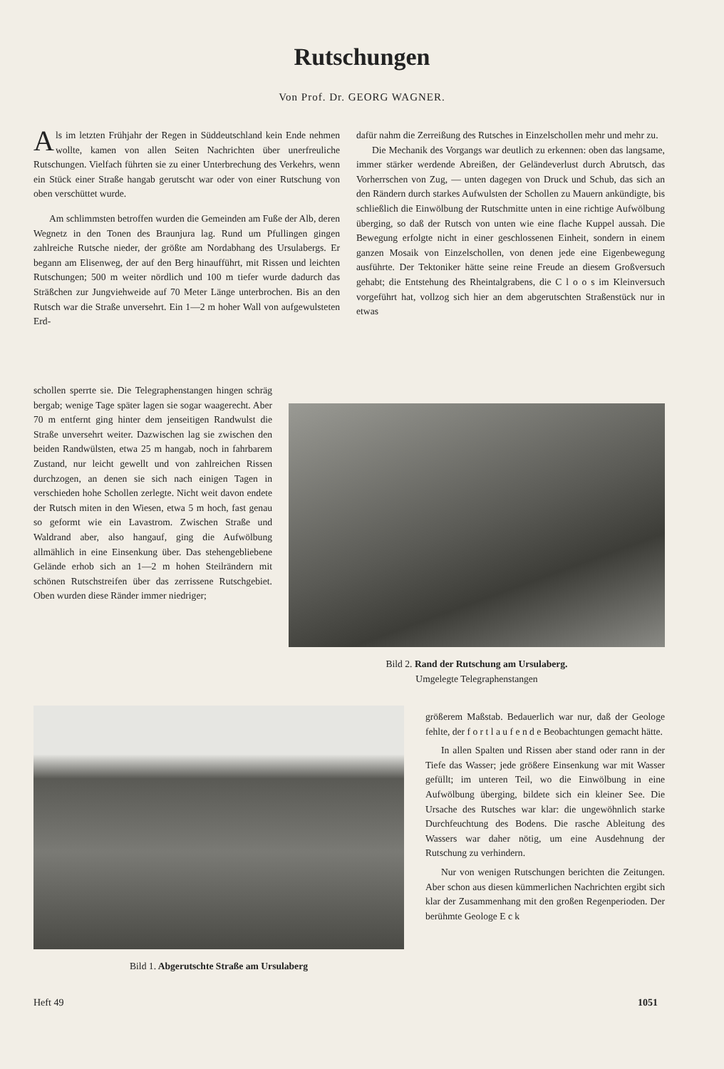Rutschungen
Von Prof. Dr. GEORG WAGNER.
Als im letzten Frühjahr der Regen in Süddeutschland kein Ende nehmen wollte, kamen von allen Seiten Nachrichten über unerfreuliche Rutschungen. Vielfach führten sie zu einer Unterbrechung des Verkehrs, wenn ein Stück einer Straße hangab gerutscht war oder von einer Rutschung von oben verschüttet wurde.
Am schlimmsten betroffen wurden die Gemeinden am Fuße der Alb, deren Wegnetz in den Tonen des Braunjura lag. Rund um Pfullingen gingen zahlreiche Rutsche nieder, der größte am Nordabhang des Ursulabergs. Er begann am Elisenweg, der auf den Berg hinaufführt, mit Rissen und leichten Rutschungen; 500 m weiter nördlich und 100 m tiefer wurde dadurch das Sträßchen zur Jungviehweide auf 70 Meter Länge unterbrochen. Bis an den Rutsch war die Straße unversehrt. Ein 1—2 m hoher Wall von aufgewulsteten Erd-
schollen sperrte sie. Die Telegraphenstangen hingen schräg bergab; wenige Tage später lagen sie sogar waagerecht. Aber 70 m entfernt ging hinter dem jenseitigen Randwulst die Straße unversehrt weiter. Dazwischen lag sie zwischen den beiden Randwülsten, etwa 25 m hangab, noch in fahrbarem Zustand, nur leicht gewellt und von zahlreichen Rissen durchzogen, an denen sie sich nach einigen Tagen in verschieden hohe Schollen zerlegte. Nicht weit davon endete der Rutsch miten in den Wiesen, etwa 5 m hoch, fast genau so geformt wie ein Lavastrom. Zwischen Straße und Waldrand aber, also hangauf, ging die Aufwölbung allmählich in eine Einsenkung über. Das stehengebliebene Gelände erhob sich an 1—2 m hohen Steilrändern mit schönen Rutschstreifen über das zerrissene Rutschgebiet. Oben wurden diese Ränder immer niedriger;
dafür nahm die Zerreißung des Rutsches in Einzelschollen mehr und mehr zu.
Die Mechanik des Vorgangs war deutlich zu erkennen: oben das langsame, immer stärker werdende Abreißen, der Geländeverlust durch Abrutsch, das Vorherrschen von Zug, — unten dagegen von Druck und Schub, das sich an den Rändern durch starkes Aufwulsten der Schollen zu Mauern ankündigte, bis schließlich die Einwölbung der Rutschmitte unten in eine richtige Aufwölbung überging, so daß der Rutsch von unten wie eine flache Kuppel aussah. Die Bewegung erfolgte nicht in einer geschlossenen Einheit, sondern in einem ganzen Mosaik von Einzelschollen, von denen jede eine Eigenbewegung ausführte. Der Tektoniker hätte seine reine Freude an diesem Großversuch gehabt; die Entstehung des Rheintalgrabens, die C l o o s im Kleinversuch vorgeführt hat, vollzog sich hier an dem abgerutschten Straßenstück nur in etwas
Bild 2. Rand der Rutschung am Ursulaberg.
Umgelegte Telegraphenstangen
Bild 1. Abgerutschte Straße am Ursulaberg
größerem Maßstab. Bedauerlich war nur, daß der Geologe fehlte, der f o r t l a u f e n d e Beobachtungen gemacht hätte.
In allen Spalten und Rissen aber stand oder rann in der Tiefe das Wasser; jede größere Einsenkung war mit Wasser gefüllt; im unteren Teil, wo die Einwölbung in eine Aufwölbung überging, bildete sich ein kleiner See. Die Ursache des Rutsches war klar: die ungewöhnlich starke Durchfeuchtung des Bodens. Die rasche Ableitung des Wassers war daher nötig, um eine Ausdehnung der Rutschung zu verhindern.
Nur von wenigen Rutschungen berichten die Zeitungen. Aber schon aus diesen kümmerlichen Nachrichten ergibt sich klar der Zusammenhang mit den großen Regenperioden. Der berühmte Geologe E c k
Heft 49 1051